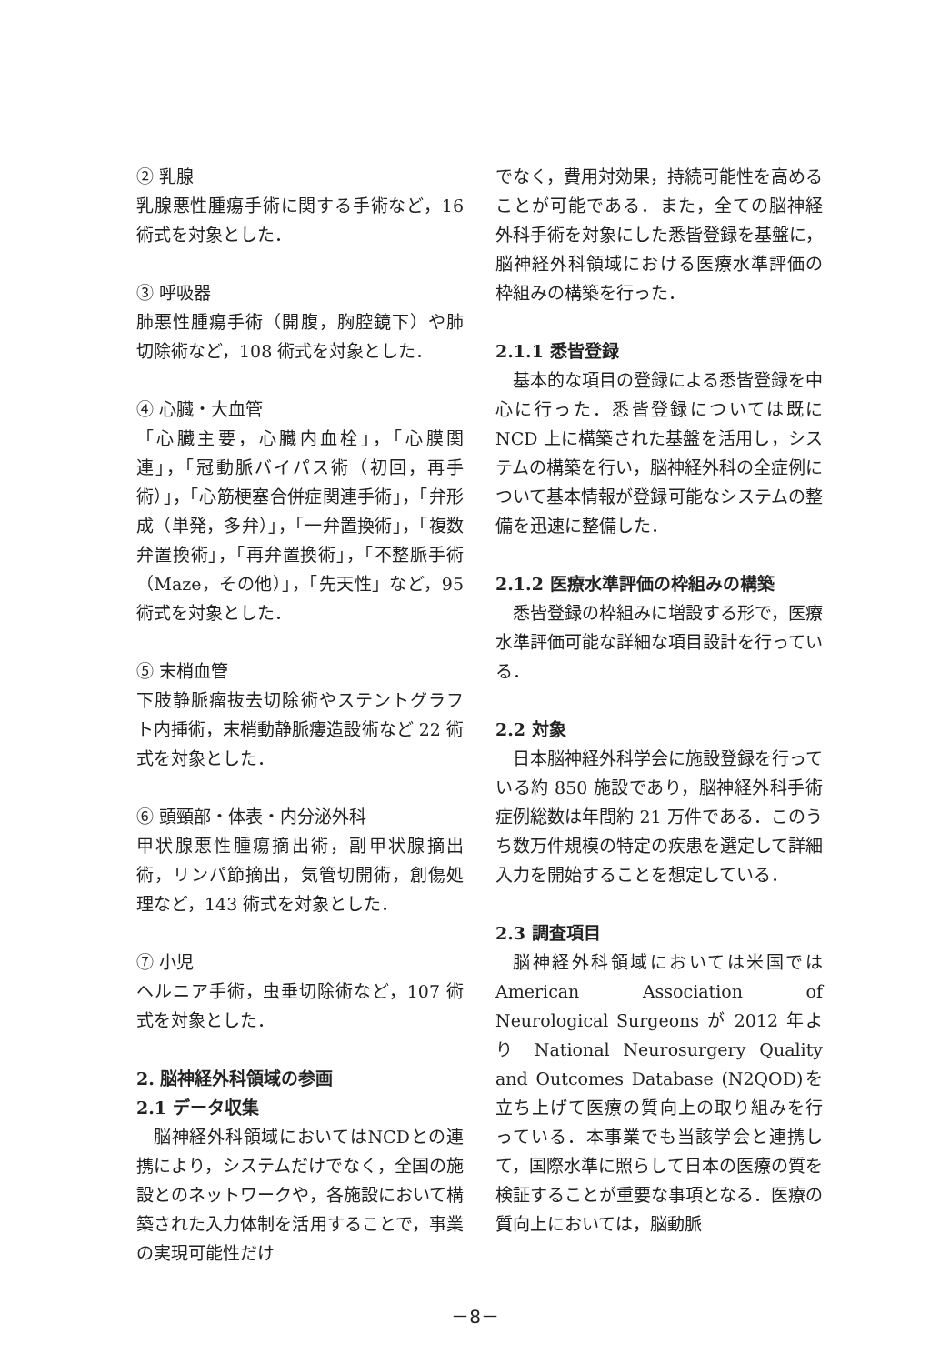② 乳腺
乳腺悪性腫瘍手術に関する手術など，16 術式を対象とした．
③ 呼吸器
肺悪性腫瘍手術（開腹，胸腔鏡下）や肺切除術など，108 術式を対象とした．
④ 心臓・大血管
「心臓主要，心臓内血栓」，「心膜関連」，「冠動脈バイパス術（初回，再手術）」，「心筋梗塞合併症関連手術」，「弁形成（単発，多弁）」，「一弁置換術」，「複数弁置換術」，「再弁置換術」，「不整脈手術（Maze，その他）」，「先天性」など，95 術式を対象とした．
⑤ 末梢血管
下肢静脈瘤抜去切除術やステントグラフト内挿術，末梢動静脈瘻造設術など 22 術式を対象とした．
⑥ 頭頸部・体表・内分泌外科
甲状腺悪性腫瘍摘出術，副甲状腺摘出術，リンパ節摘出，気管切開術，創傷処理など，143 術式を対象とした．
⑦ 小児
ヘルニア手術，虫垂切除術など，107 術式を対象とした．
2. 脳神経外科領域の参画
2.1 データ収集
脳神経外科領域においてはNCDとの連携により，システムだけでなく，全国の施設とのネットワークや，各施設において構築された入力体制を活用することで，事業の実現可能性だけ
でなく，費用対効果，持続可能性を高めることが可能である．また，全ての脳神経外科手術を対象にした悉皆登録を基盤に，脳神経外科領域における医療水準評価の枠組みの構築を行った．
2.1.1 悉皆登録
基本的な項目の登録による悉皆登録を中心に行った．悉皆登録については既に NCD 上に構築された基盤を活用し，システムの構築を行い，脳神経外科の全症例について基本情報が登録可能なシステムの整備を迅速に整備した．
2.1.2 医療水準評価の枠組みの構築
悉皆登録の枠組みに増設する形で，医療水準評価可能な詳細な項目設計を行っている．
2.2 対象
日本脳神経外科学会に施設登録を行っている約 850 施設であり，脳神経外科手術症例総数は年間約 21 万件である．このうち数万件規模の特定の疾患を選定して詳細入力を開始することを想定している．
2.3 調査項目
脳神経外科領域においては米国では American Association of Neurological Surgeons が 2012 年より National Neurosurgery Quality and Outcomes Database (N2QOD)を立ち上げて医療の質向上の取り組みを行っている．本事業でも当該学会と連携して，国際水準に照らして日本の医療の質を検証することが重要な事項となる．医療の質向上においては，脳動脈
－8－